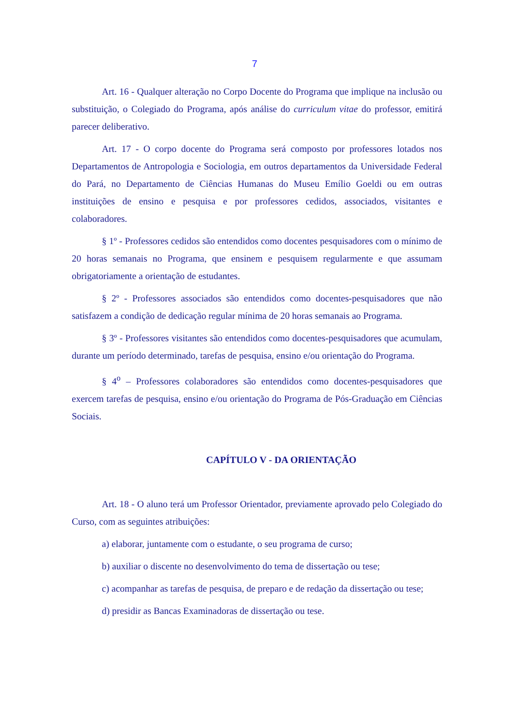7
Art. 16 - Qualquer alteração no Corpo Docente do Programa que implique na inclusão ou substituição, o Colegiado do Programa, após análise do curriculum vitae do professor, emitirá parecer deliberativo.
Art. 17 - O corpo docente do Programa será composto por professores lotados nos Departamentos de Antropologia e Sociologia, em outros departamentos da Universidade Federal do Pará, no Departamento de Ciências Humanas do Museu Emílio Goeldi ou em outras instituições de ensino e pesquisa e por professores cedidos, associados, visitantes e colaboradores.
§ 1º - Professores cedidos são entendidos como docentes pesquisadores com o mínimo de 20 horas semanais no Programa, que ensinem e pesquisem regularmente e que assumam obrigatoriamente a orientação de estudantes.
§ 2º - Professores associados são entendidos como docentes-pesquisadores que não satisfazem a condição de dedicação regular mínima de 20 horas semanais ao Programa.
§ 3º - Professores visitantes são entendidos como docentes-pesquisadores que acumulam, durante um período determinado, tarefas de pesquisa, ensino e/ou orientação do Programa.
§ 4<sup>o</sup> – Professores colaboradores são entendidos como docentes-pesquisadores que exercem tarefas de pesquisa, ensino e/ou orientação do Programa de Pós-Graduação em Ciências Sociais.
CAPÍTULO V - DA ORIENTAÇÃO
Art. 18 - O aluno terá um Professor Orientador, previamente aprovado pelo Colegiado do Curso, com as seguintes atribuições:
a) elaborar, juntamente com o estudante, o seu programa de curso;
b) auxiliar o discente no desenvolvimento do tema de dissertação ou tese;
c) acompanhar as tarefas de pesquisa, de preparo e de redação da dissertação ou tese;
d) presidir as Bancas Examinadoras de dissertação ou tese.